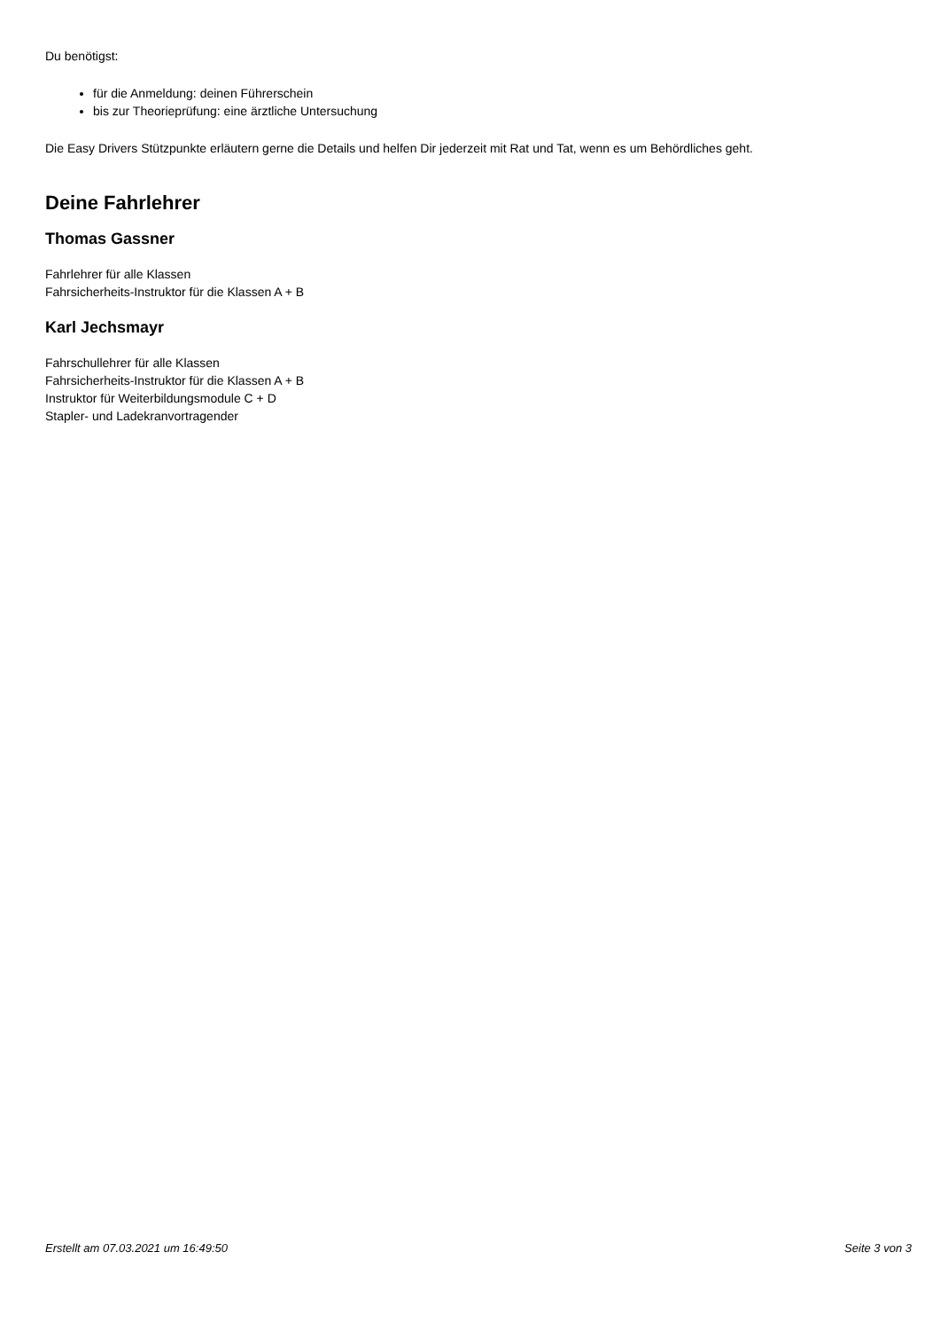Du benötigst:
für die Anmeldung: deinen Führerschein
bis zur Theorieprüfung: eine ärztliche Untersuchung
Die Easy Drivers Stützpunkte erläutern gerne die Details und helfen Dir jederzeit mit Rat und Tat, wenn es um Behördliches geht.
Deine Fahrlehrer
Thomas Gassner
Fahrlehrer für alle Klassen
Fahrsicherheits-Instruktor für die Klassen A + B
Karl Jechsmayr
Fahrschullehrer für alle Klassen
Fahrsicherheits-Instruktor für die Klassen A + B
Instruktor für Weiterbildungsmodule C + D
Stapler- und Ladekranvortragender
Erstellt am 07.03.2021 um 16:49:50 Seite 3 von 3